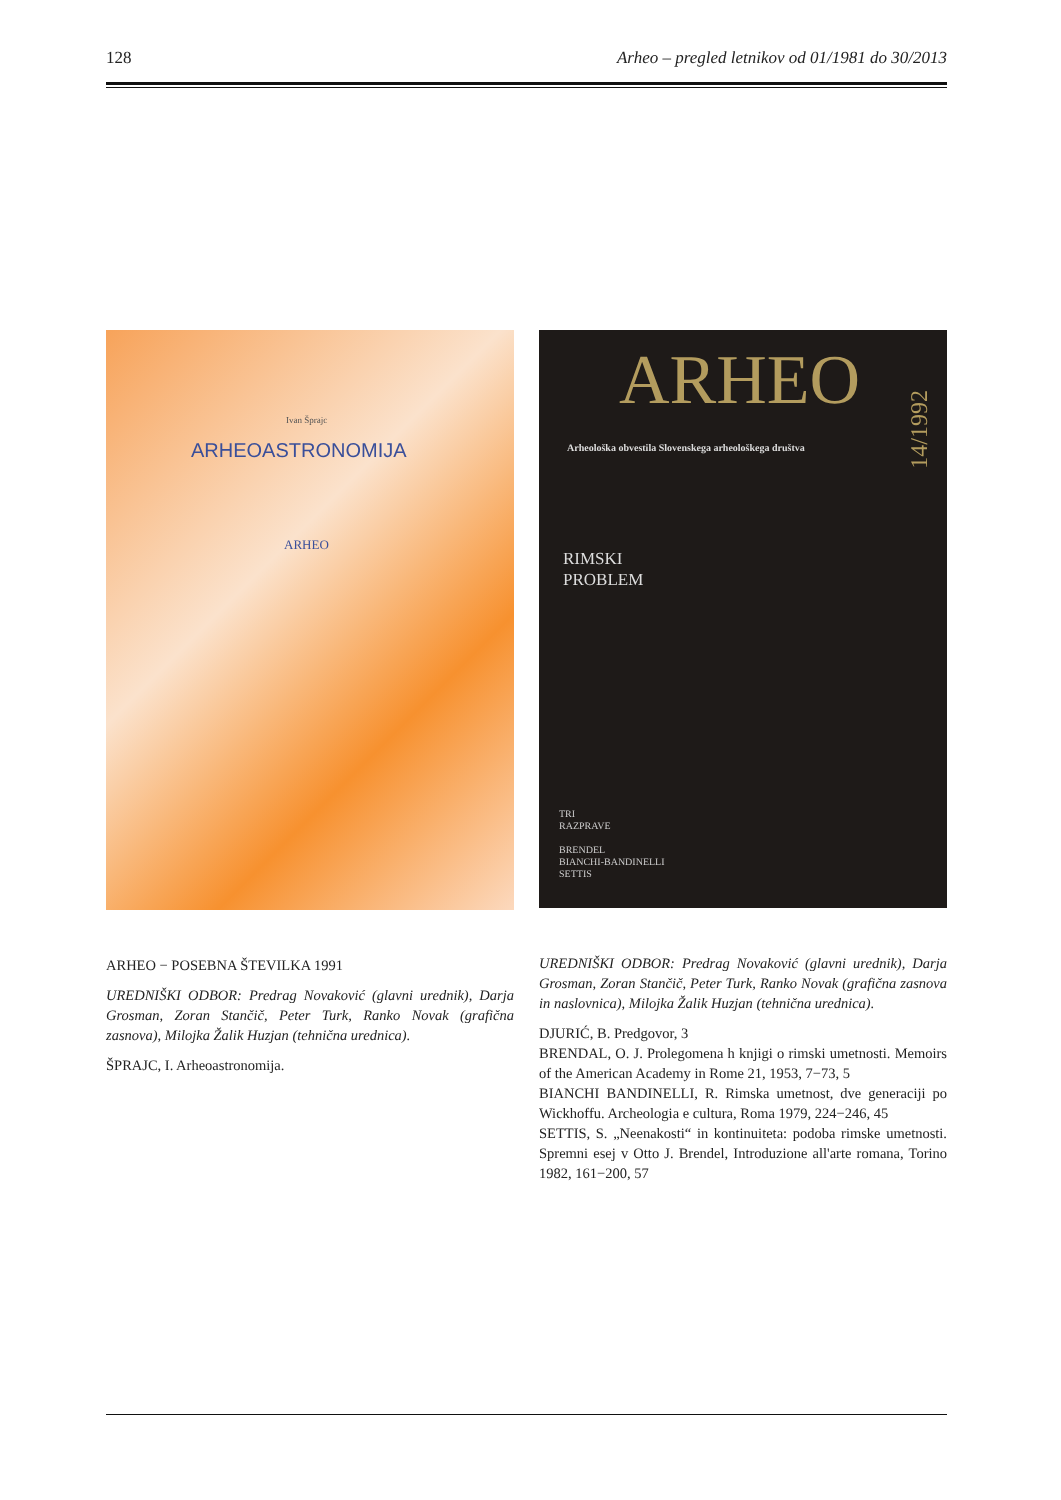128 Arheo – pregled letnikov od 01/1981 do 30/2013
Ivan Šprajc
ARHEOASTRONOMIJA
ARHEO
ARHEO − POSEBNA ŠTEVILKA 1991
UREDNIŠKI ODBOR: Predrag Novaković (glavni urednik), Darja Grosman, Zoran Stančič, Peter Turk, Ranko Novak (grafična zasnova), Milojka Žalik Huzjan (tehnična urednica).
ŠPRAJC, I. Arheoastronomija.
ARHEO
14/1992
Arheološka obvestila Slovenskega arheološkega društva
RIMSKI
PROBLEM
TRI
RAZPRAVE
BRENDEL
BIANCHI-BANDINELLI
SETTIS
UREDNIŠKI ODBOR: Predrag Novaković (glavni urednik), Darja Grosman, Zoran Stančič, Peter Turk, Ranko Novak (grafična zasnova in naslovnica), Milojka Žalik Huzjan (tehnična urednica).
DJURIĆ, B. Predgovor, 3
BRENDAL, O. J. Prolegomena h knjigi o rimski umetnosti. Memoirs of the American Academy in Rome 21, 1953, 7−73, 5
BIANCHI BANDINELLI, R. Rimska umetnost, dve generaciji po Wickhoffu. Archeologia e cultura, Roma 1979, 224−246, 45
SETTIS, S. „Neenakosti“ in kontinuiteta: podoba rimske umetnosti. Spremni esej v Otto J. Brendel, Introduzione all'arte romana, Torino 1982, 161−200, 57